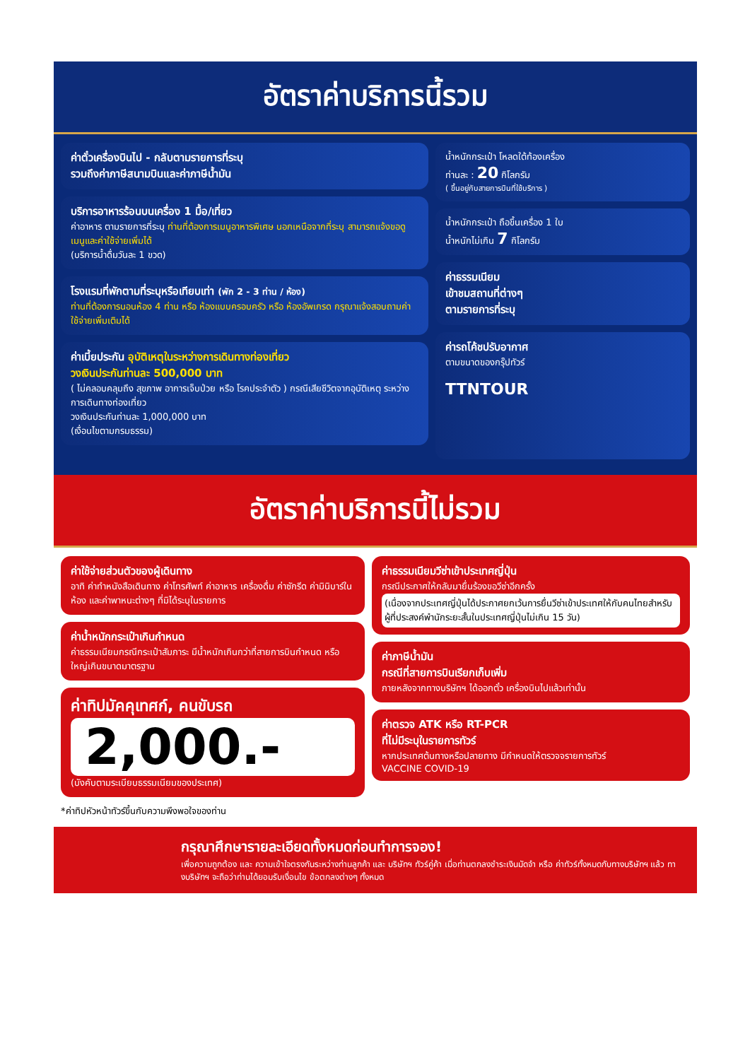อัตราค่าบริการนี้รวม
ค่าตั๋วเครื่องบินไป - กลับตามรายการที่ระบุ
รวมถึงค่าภาษีสนามบินและค่าภาษีน้ำมัน
บริการอาหารร้อนบนเครื่อง 1 มื้อ/เที่ยว
ค่าอาหาร ตามรายการที่ระบุ ท่านที่ต้องการเมนูอาหารพิเศษ นอกเหนือจากที่ระบุ สามารถแจ้งขอดูเมนูและค่าใช้จ่ายเพิ่มได้
(บริการน้ำดื่มวันละ 1 ขวด)
โรงแรมที่พักตามที่ระบุหรือเทียบเท่า (พัก 2 - 3 ท่าน / ห้อง)
ท่านที่ต้องการนอนห้อง 4 ท่าน หรือ ห้องแบบครอบครัว หรือ ห้องอัพเกรด กรุณาแจ้งสอบถามค่าใช้จ่ายเพิ่มเติมได้
ค่าเบี้ยประกัน อุบัติเหตุในระหว่างการเดินทางท่องเที่ยว
วงเงินประกันท่านละ 500,000 บาท
( ไม่คลอบคลุมถึง สุขภาพ อาการเจ็บป่วย หรือ โรคประจำตัว ) กรณีเสียชีวิตจากอุบัติเหตุ ระหว่างการเดินทางท่องเที่ยว
วงเงินประกันท่านละ 1,000,000 บาท
(เงื่อนไขตามกรมธรรม)
น้ำหนักกระเป๋า โหลดใต้ท้องเครื่อง
ท่านละ : 20 กิโลกรัม
( ขึ้นอยู่กับสายการบินที่ใช้บริการ )
น้ำหนักกระเป๋า ถือขึ้นเครื่อง 1 ใบ
น้ำหนักไม่เกิน 7 กิโลกรัม
ค่าธรรมเนียม
เข้าชมสถานที่ต่างๆ
ตามรายการที่ระบุ
ค่ารถโค้ชปรับอากาศ
ตามขนาดของกรุ๊ปทัวร์
TTNTOUR
อัตราค่าบริการนี้ไม่รวม
ค่าใช้จ่ายส่วนตัวของผู้เดินทาง
อาทิ ค่าทำหนังสือเดินทาง ค่าโทรศัพท์ ค่าอาหาร เครื่องดื่ม ค่าซักรีด ค่ามินิบาร์ในห้อง และค่าพาหนะต่างๆ ที่มิได้ระบุในรายการ
ค่าน้ำหนักกระเป๋าเกินกำหนด
ค่าธรรมเนียมกรณีกระเป๋าสัมภาระ มีน้ำหนักเกินกว่าที่สายการบินกำหนด หรือใหญ่เกินขนาดมาตรฐาน
ค่าทิปมัคคุเทศก์, คนขับรถ
2,000.-
(บังคับตามระเบียบธรรมเนียมของประเทศ)
*ค่าทิปหัวหน้าทัวร์ขึ้นกับความพึงพอใจของท่าน
ค่าธรรมเนียมวีซ่าเข้าประเทศญี่ปุ่น
กรณีประกาศให้กลับมายื่นร้องขอวีซ่าอีกครั้ง
(เนื่องจากประเทศญี่ปุ่นได้ประกาศยกเว้นการยื่นวีซ่าเข้าประเทศให้กับคนไทยสำหรับผู้ที่ประสงค์พำนักระยะสั้นในประเทศญี่ปุ่นไม่เกิน 15 วัน)
ค่าภาษีน้ำมัน
กรณีที่สายการบินเรียกเก็บเพิ่ม
ภายหลังจากทางบริษัทฯ ได้ออกตั๋ว เครื่องบินไปแล้วเท่านั้น
ค่าตรวจ ATK หรือ RT-PCR
ที่ไม่มีระบุในรายการทัวร์
หากประเทศต้นทางหรือปลายทาง มีกำหนดให้ตรวจจรายการทัวร์
VACCINE COVID-19
กรุณาศึกษารายละเอียดทั้งหมดก่อนทำการจอง!
เพื่อความถูกต้อง และ ความเข้าใจตรงกันระหว่างท่านลูกค้า และ บริษัทฯ ทัวร์คู่ค้า เมื่อท่านตกลงชำระเงินมัดจำ หรือ ค่าทัวร์ทั้งหมดกับทางบริษัทฯ แล้ว ทางบริษัทฯ จะถือว่าท่านได้ยอมรับเงื่อนไข ข้อตกลงต่างๆ ทั้งหมด